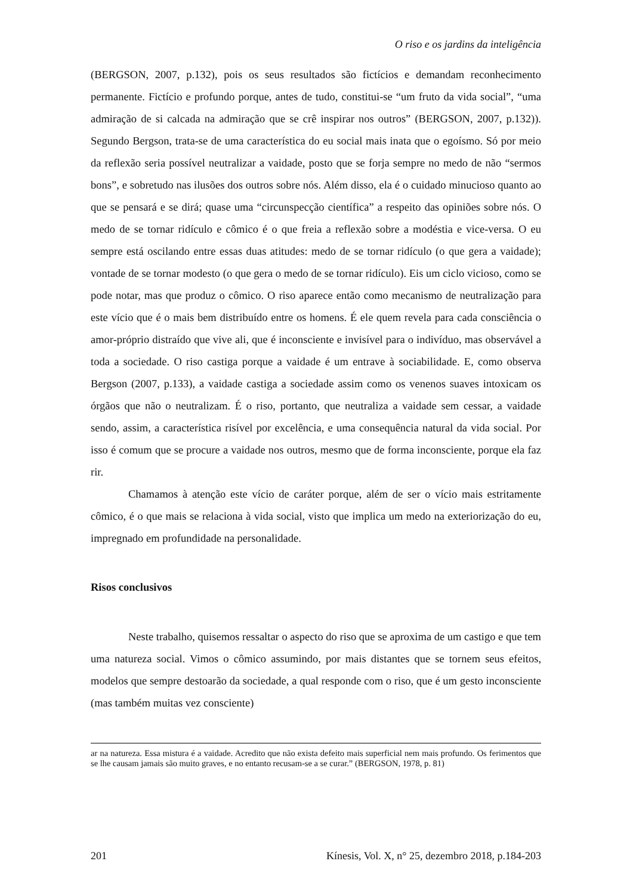O riso e os jardins da inteligência
(BERGSON, 2007, p.132), pois os seus resultados são fictícios e demandam reconhecimento permanente. Fictício e profundo porque, antes de tudo, constitui-se “um fruto da vida social”, “uma admiração de si calcada na admiração que se crê inspirar nos outros” (BERGSON, 2007, p.132)). Segundo Bergson, trata-se de uma característica do eu social mais inata que o egoísmo. Só por meio da reflexão seria possível neutralizar a vaidade, posto que se forja sempre no medo de não “sermos bons”, e sobretudo nas ilusões dos outros sobre nós. Além disso, ela é o cuidado minucioso quanto ao que se pensará e se dirá; quase uma “circunspecção científica” a respeito das opiniões sobre nós. O medo de se tornar ridículo e cômico é o que freia a reflexão sobre a modéstia e vice-versa. O eu sempre está oscilando entre essas duas atitudes: medo de se tornar ridículo (o que gera a vaidade); vontade de se tornar modesto (o que gera o medo de se tornar ridículo). Eis um ciclo vicioso, como se pode notar, mas que produz o cômico. O riso aparece então como mecanismo de neutralização para este vício que é o mais bem distribuído entre os homens. É ele quem revela para cada consciência o amor-próprio distraído que vive ali, que é inconsciente e invisível para o indivíduo, mas observável a toda a sociedade. O riso castiga porque a vaidade é um entrave à sociabilidade. E, como observa Bergson (2007, p.133), a vaidade castiga a sociedade assim como os venenos suaves intoxicam os órgãos que não o neutralizam. É o riso, portanto, que neutraliza a vaidade sem cessar, a vaidade sendo, assim, a característica risível por excelência, e uma consequência natural da vida social. Por isso é comum que se procure a vaidade nos outros, mesmo que de forma inconsciente, porque ela faz rir.
Chamamos à atenção este vício de caráter porque, além de ser o vício mais estritamente cômico, é o que mais se relaciona à vida social, visto que implica um medo na exteriorização do eu, impregnado em profundidade na personalidade.
Risos conclusivos
Neste trabalho, quisemos ressaltar o aspecto do riso que se aproxima de um castigo e que tem uma natureza social. Vimos o cômico assumindo, por mais distantes que se tornem seus efeitos, modelos que sempre destoarão da sociedade, a qual responde com o riso, que é um gesto inconsciente (mas também muitas vez consciente)
ar na natureza. Essa mistura é a vaidade. Acredito que não exista defeito mais superficial nem mais profundo. Os ferimentos que se lhe causam jamais são muito graves, e no entanto recusam-se a se curar.” (BERGSON, 1978, p. 81)
201 Kínesis, Vol. X, n° 25, dezembro 2018, p.184-203